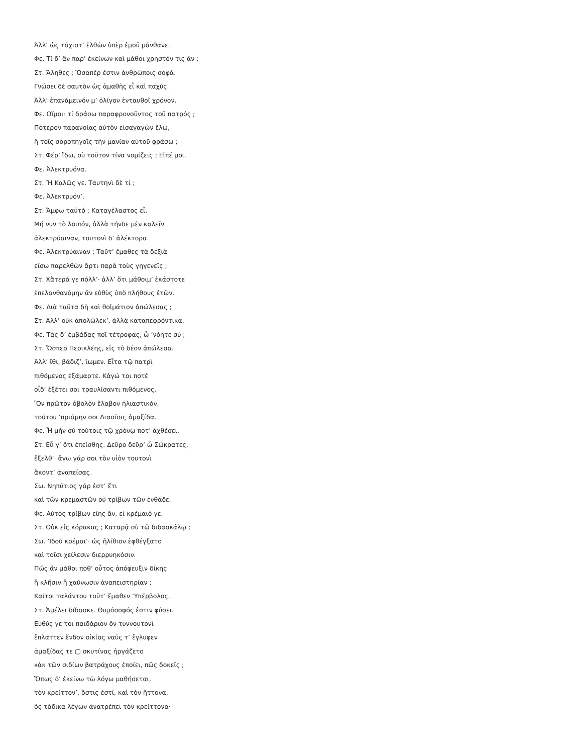Ἀλλ’ ὡς τάχιστ’ ἐλθὼν ὑπὲρ ἐμοῦ μάνθανε.
Φε. Τί δ’ ἂν παρ’ ἐκείνων καὶ μάθοι χρηστόν τις ἄν ;
Στ. Ἄληθες ; Ὅσαπέρ ἐστιν ἀνθρώποις σοφά.
Γνώσει δὲ σαυτὸν ὡς ἀμαθὴς εἶ καὶ παχύς.
Ἀλλ’ ἐπανάμεινόν μ’ ὀλίγον ἐνταυθοῖ χρόνον.
Φε. Οἴμοι· τί δράσω παραφρονοῦντος τοῦ πατρός ;
Πότερον παρανοίας αὐτὸν εἰσαγαγὼν ἕλω,
ἢ τοῖς σοροπηγοῖς τὴν μανίαν αὐτοῦ φράσω ;
Στ. Φέρ’ ἴδω, σὺ τοῦτον τίνα νομίζεις ; Εἰπέ μοι.
Φε. Ἀλεκτρυόνα.
Στ. Ἥ Καλῶς γε. Ταυτηνὶ δὲ τί ;
Φε. Ἀλεκτρυόν’.
Στ. Ἄμφω ταὐτό ; Καταγέλαστος εἶ.
Μή νυν τὸ λοιπόν, ἀλλὰ τήνδε μὲν καλεῖν
ἀλεκτρύαιναν, τουτονὶ δ’ ἀλέκτορα.
Φε. Ἀλεκτρύαιναν ; Ταῦτ’ ἔμαθες τὰ δεξιὰ
εἴσω παρελθὼν ἄρτι παρὰ τοὺς γηγενεῖς ;
Στ. Χἄτερά γε πόλλ’· ἀλλ’ ὅτι μάθοιμ’ ἑκάστοτε
ἐπελανθανόμην ἂν εὐθὺς ὑπὸ πλήθους ἐτῶν.
Φε. Διὰ ταῦτα δὴ καὶ θοἰμάτιον ἀπώλεσας ;
Στ. Ἀλλ’ οὐκ ἀπολώλεκ’, ἀλλὰ καταπεφρόντικα.
Φε. Τὰς δ’ ἐμβάδας ποῖ τέτροφας, ὦ ’νόητε σύ ;
Στ. Ὥσπερ Περικλέης, εἰς τὸ δέον ἀπώλεσα.
Ἀλλ’ ἴθι, βάδιζ’, ἴωμεν. Εἶτα τῷ πατρὶ
πιθόμενος ἐξάμαρτε. Κἀγώ τοι ποτὲ
οἶδ’ ἑξέτει σοι τραυλίσαντι πιθόμενος.
Ὃν πρῶτον ὀβολὸν ἔλαβον ἡλιαστικόν,
τούτου ’πριάμην σοι Διασίοις ἁμαξίδα.
Φε. Ἦ μὴν σὺ τούτοις τῷ χρόνῳ ποτ’ ἀχθέσει.
Στ. Εὖ γ’ ὅτι ἐπείσθης. Δεῦρο δεῦρ’ ὦ Σώκρατες,
ἔξελθ’· ἄγω γάρ σοι τὸν υἱὸν τουτονὶ
ἄκοντ’ ἀναπείσας.
Σω. Νηπύτιος γάρ ἐστ’ ἔτι
καὶ τῶν κρεμαστῶν οὐ τρίβων τῶν ἐνθάδε.
Φε. Αὐτὸς τρίβων εἴης ἄν, εἰ κρέμαιό γε.
Στ. Οὐκ εἰς κόρακας ; Καταρᾷ σὺ τῷ διδασκάλῳ ;
Σω. ’Ιδοὺ κρέμαι’· ὡς ἠλίθιον ἐφθέγξατο
καὶ τοῖσι χείλεσιν διερρυηκόσιν.
Πῶς ἂν μάθοι ποθ’ οὗτος ἀπόφευξιν δίκης
ἢ κλῆσιν ἢ χαύνωσιν ἀναπειστηρίαν ;
Καίτοι ταλάντου τοῦτ’ ἔμαθεν ‘Υπέρβολος.
Στ. Ἀμέλει δίδασκε. Θυμόσοφός ἐστιν φύσει.
Εὐθύς γε τοι παιδάριον ὂν τυννουτονὶ
ἔπλαττεν ἔνδον οἰκίας ναῦς τ’ ἔγλυφεν
ἁμαξίδας τε ▢ σκυτίνας ἠργάζετο
κἀκ τῶν σιδίων βατράχους ἐποίει, πῶς δοκεῖς ;
Ὅπως δ’ ἐκείνω τὼ λόγω μαθήσεται,
τὸν κρείττον’, ὅστις ἐστί, καὶ τὸν ἥττονα,
ὃς τἄδικα λέγων ἀνατρέπει τὸν κρείττονα·